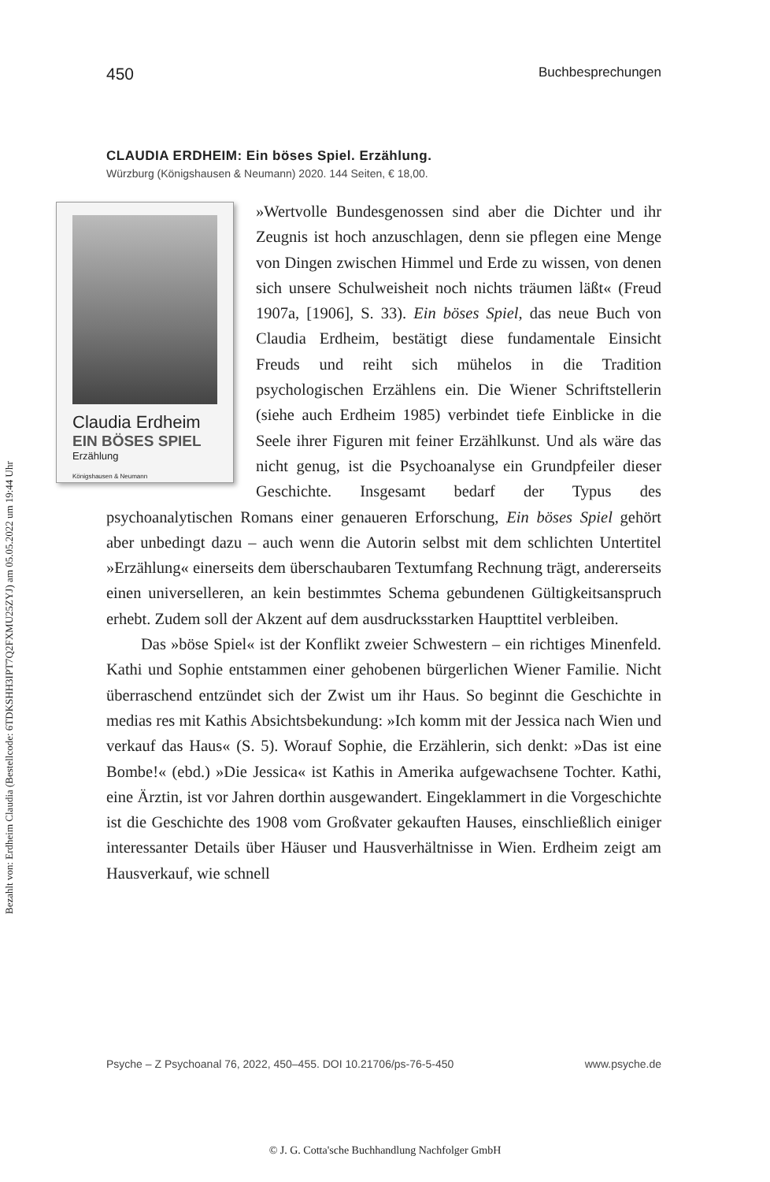Bezahlt von: Erdheim Claudia (Bestellcode: 6TDKSHH3IPT7Q2FXMU25ZYJ) am 05.05.2022 um 19:44 Uhr
450 Buchbesprechungen
CLAUDIA ERDHEIM: Ein böses Spiel. Erzählung.
Würzburg (Königshausen & Neumann) 2020. 144 Seiten, € 18,00.
Claudia Erdheim
EIN BÖSES SPIEL
Erzählung
Königshausen & Neumann
»Wertvolle Bundesgenossen sind aber die Dichter und ihr Zeugnis ist hoch anzuschlagen, denn sie pflegen eine Menge von Dingen zwischen Himmel und Erde zu wissen, von denen sich unsere Schulweisheit noch nichts träumen läßt« (Freud 1907a, [1906], S. 33). Ein böses Spiel, das neue Buch von Claudia Erdheim, bestätigt diese fundamentale Einsicht Freuds und reiht sich mühelos in die Tradition psychologischen Erzählens ein. Die Wiener Schriftstellerin (siehe auch Erdheim 1985) verbindet tiefe Einblicke in die Seele ihrer Figuren mit feiner Erzählkunst. Und als wäre das nicht genug, ist die Psychoanalyse ein Grundpfeiler dieser Geschichte. Insgesamt bedarf der Typus des psychoanalytischen Romans einer genaueren Erforschung, Ein böses Spiel gehört aber unbedingt dazu – auch wenn die Autorin selbst mit dem schlichten Untertitel »Erzählung« einerseits dem überschaubaren Textumfang Rechnung trägt, andererseits einen universelleren, an kein bestimmtes Schema gebundenen Gültigkeitsanspruch erhebt. Zudem soll der Akzent auf dem ausdrucksstarken Haupttitel verbleiben.
Das »böse Spiel« ist der Konflikt zweier Schwestern – ein richtiges Minenfeld. Kathi und Sophie entstammen einer gehobenen bürgerlichen Wiener Familie. Nicht überraschend entzündet sich der Zwist um ihr Haus. So beginnt die Geschichte in medias res mit Kathis Absichtsbekundung: »Ich komm mit der Jessica nach Wien und verkauf das Haus« (S. 5). Worauf Sophie, die Erzählerin, sich denkt: »Das ist eine Bombe!« (ebd.) »Die Jessica« ist Kathis in Amerika aufgewachsene Tochter. Kathi, eine Ärztin, ist vor Jahren dorthin ausgewandert. Eingeklammert in die Vorgeschichte ist die Geschichte des 1908 vom Großvater gekauften Hauses, einschließlich einiger interessanter Details über Häuser und Hausverhältnisse in Wien. Erdheim zeigt am Hausverkauf, wie schnell
Psyche – Z Psychoanal 76, 2022, 450–455. DOI 10.21706/ps-76-5-450 www.psyche.de
© J. G. Cotta'sche Buchhandlung Nachfolger GmbH